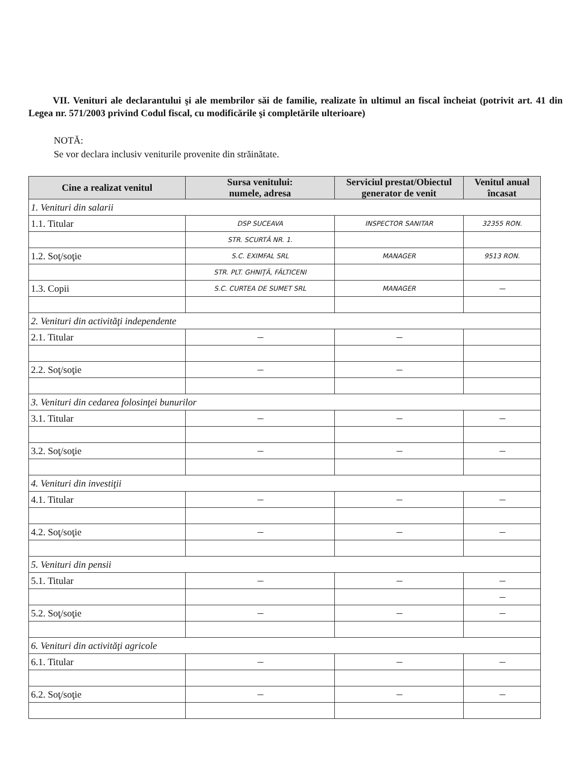VII. Venituri ale declarantului şi ale membrilor săi de familie, realizate în ultimul an fiscal încheiat (potrivit art. 41 din Legea nr. 571/2003 privind Codul fiscal, cu modificările şi completările ulterioare)
NOTĂ:
Se vor declara inclusiv veniturile provenite din străinătate.
| Cine a realizat venitul | Sursa venitului: numele, adresa | Serviciul prestat/Obiectul generator de venit | Venitul anual încasat |
| --- | --- | --- | --- |
| 1. Venituri din salarii | | | |
| 1.1. Titular | DSP SUCEAVA | INSPECTOR SANITAR | 32355 RON. |
| | STR. SCURTĂ NR. 1. | | |
| 1.2. Soţ/soţie | S.C. EXIMFAL SRL | MANAGER | 9513 RON. |
| | STR. PLT. GHNIŢĂ, FĂLTICENI | | |
| 1.3. Copii | S.C. CURTEA DE SUMET SRL | MANAGER | — |
| 2. Venituri din activităţi independente | | | |
| 2.1. Titular | — | — | |
| 2.2. Soţ/soţie | — | — | |
| 3. Venituri din cedarea folosinţei bunurilor | | | |
| 3.1. Titular | — | — | — |
| 3.2. Soţ/soţie | — | — | — |
| 4. Venituri din investiţii | | | |
| 4.1. Titular | — | — | — |
| 4.2. Soţ/soţie | — | — | — |
| 5. Venituri din pensii | | | |
| 5.1. Titular | — | — | — |
| | | | — |
| 5.2. Soţ/soţie | — | — | — |
| 6. Venituri din activităţi agricole | | | |
| 6.1. Titular | — | — | — |
| 6.2. Soţ/soţie | — | — | — |